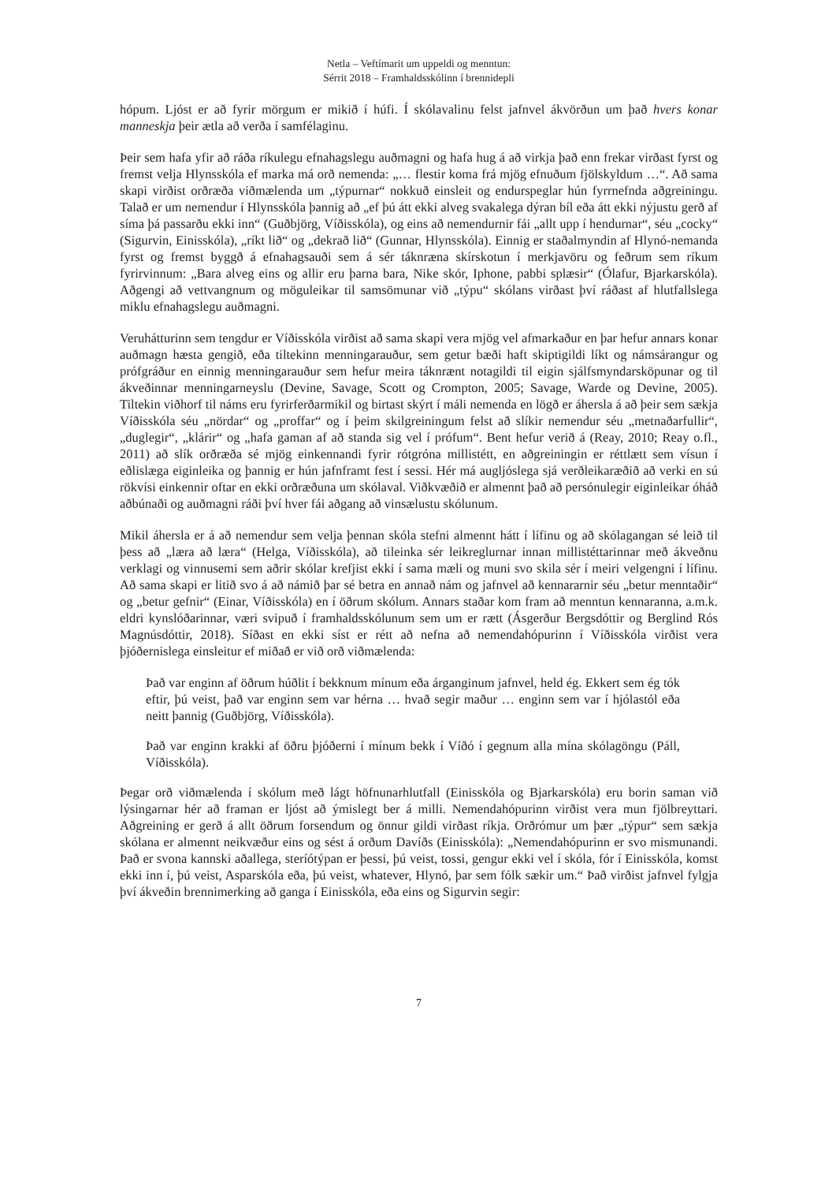Netla – Veftímarit um uppeldi og menntun:
Sérrit 2018 – Framhaldsskólinn í brennidepli
hópum. Ljóst er að fyrir mörgum er mikið í húfi. Í skólavalinu felst jafnvel ákvörðun um það hvers konar manneskja þeir ætla að verða í samfélaginu.
Þeir sem hafa yfir að ráða ríkulegu efnahagslegu auðmagni og hafa hug á að virkja það enn frekar virðast fyrst og fremst velja Hlynsskóla ef marka má orð nemenda: „… flestir koma frá mjög efnuðum fjölskyldum …“. Að sama skapi virðist orðræða viðmælenda um „týpurnar“ nokkuð einsleit og endurspeglar hún fyrrnefnda aðgreiningu. Talað er um nemendur í Hlynsskóla þannig að „ef þú átt ekki alveg svakalega dýran bíl eða átt ekki nýjustu gerð af síma þá passarðu ekki inn“ (Guðbjörg, Víðisskóla), og eins að nemendurnir fái „allt upp í hendurnar“, séu „cocky“ (Sigurvin, Einisskóla), „ríkt lið“ og „dekrað lið“ (Gunnar, Hlynsskóla). Einnig er staðalmyndin af Hlynó-nemanda fyrst og fremst byggð á efnahagsauði sem á sér táknræna skírskotun í merkjavöru og feðrum sem ríkum fyrirvinnum: „Bara alveg eins og allir eru þarna bara, Nike skór, Iphone, pabbi splæsir“ (Ólafur, Bjarkarskóla). Aðgengi að vettvangnum og möguleikar til samsömunar við „týpu“ skólans virðast því ráðast af hlutfallslega miklu efnahagslegu auðmagni.
Veruhátturinn sem tengdur er Víðisskóla virðist að sama skapi vera mjög vel afmarkaður en þar hefur annars konar auðmagn hæsta gengið, eða tiltekinn menningarauður, sem getur bæði haft skiptigildi líkt og námsárangur og prófgráður en einnig menningarauður sem hefur meira táknrænt notagildi til eigin sjálfsmyndarsköpunar og til ákveðinnar menningarneyslu (Devine, Savage, Scott og Crompton, 2005; Savage, Warde og Devine, 2005). Tiltekin viðhorf til náms eru fyrirferðarmikil og birtast skýrt í máli nemenda en lögð er áhersla á að þeir sem sækja Víðisskóla séu „nördar“ og „proffar“ og í þeim skilgreiningum felst að slíkir nemendur séu „metnaðarfullir“, „duglegir“, „klárir“ og „hafa gaman af að standa sig vel í prófum“. Bent hefur verið á (Reay, 2010; Reay o.fl., 2011) að slík orðræða sé mjög einkennandi fyrir rótgróna millistétt, en aðgreiningin er réttlætt sem vísun í eðlislæga eiginleika og þannig er hún jafnframt fest í sessi. Hér má augljóslega sjá verðleikaræðið að verki en sú rökvísi einkennir oftar en ekki orðræðuna um skólaval. Viðkvæðið er almennt það að persónulegir eiginleikar óháð aðbúnaði og auðmagni ráði því hver fái aðgang að vinsælustu skólunum.
Mikil áhersla er á að nemendur sem velja þennan skóla stefni almennt hátt í lífinu og að skólagangan sé leið til þess að „læra að læra“ (Helga, Víðisskóla), að tileinka sér leikreglurnar innan millistéttarinnar með ákveðnu verklagi og vinnusemi sem aðrir skólar krefjist ekki í sama mæli og muni svo skila sér í meiri velgengni í lífinu. Að sama skapi er litið svo á að námið þar sé betra en annað nám og jafnvel að kennararnir séu „betur menntaðir“ og „betur gefnir“ (Einar, Víðisskóla) en í öðrum skólum. Annars staðar kom fram að menntun kennaranna, a.m.k. eldri kynslóðarinnar, væri svipuð í framhaldsskólunum sem um er rætt (Ásgerður Bergsdóttir og Berglind Rós Magnúsdóttir, 2018). Síðast en ekki síst er rétt að nefna að nemendahópurinn í Víðisskóla virðist vera þjóðernislega einsleitur ef miðað er við orð viðmælenda:
Það var enginn af öðrum húðlit í bekknum mínum eða árganginum jafnvel, held ég. Ekkert sem ég tók eftir, þú veist, það var enginn sem var hérna … hvað segir maður … enginn sem var í hjólastól eða neitt þannig (Guðbjörg, Víðisskóla).
Það var enginn krakki af öðru þjóðerni í mínum bekk í Víðó í gegnum alla mína skólagöngu (Páll, Víðisskóla).
Þegar orð viðmælenda í skólum með lágt höfnunarhlutfall (Einisskóla og Bjarkarskóla) eru borin saman við lýsingarnar hér að framan er ljóst að ýmislegt ber á milli. Nemendahópurinn virðist vera mun fjölbreyttari. Aðgreining er gerð á allt öðrum forsendum og önnur gildi virðast ríkja. Orðrómur um þær „týpur“ sem sækja skólana er almennt neikvæður eins og sést á orðum Davíðs (Einisskóla): „Nemendahópurinn er svo mismunandi. Það er svona kannski aðallega, steríótýpan er þessi, þú veist, tossi, gengur ekki vel í skóla, fór í Einisskóla, komst ekki inn í, þú veist, Asparskóla eða, þú veist, whatever, Hlynó, þar sem fólk sækir um.“ Það virðist jafnvel fylgja því ákveðin brennimerking að ganga í Einisskóla, eða eins og Sigurvin segir:
7